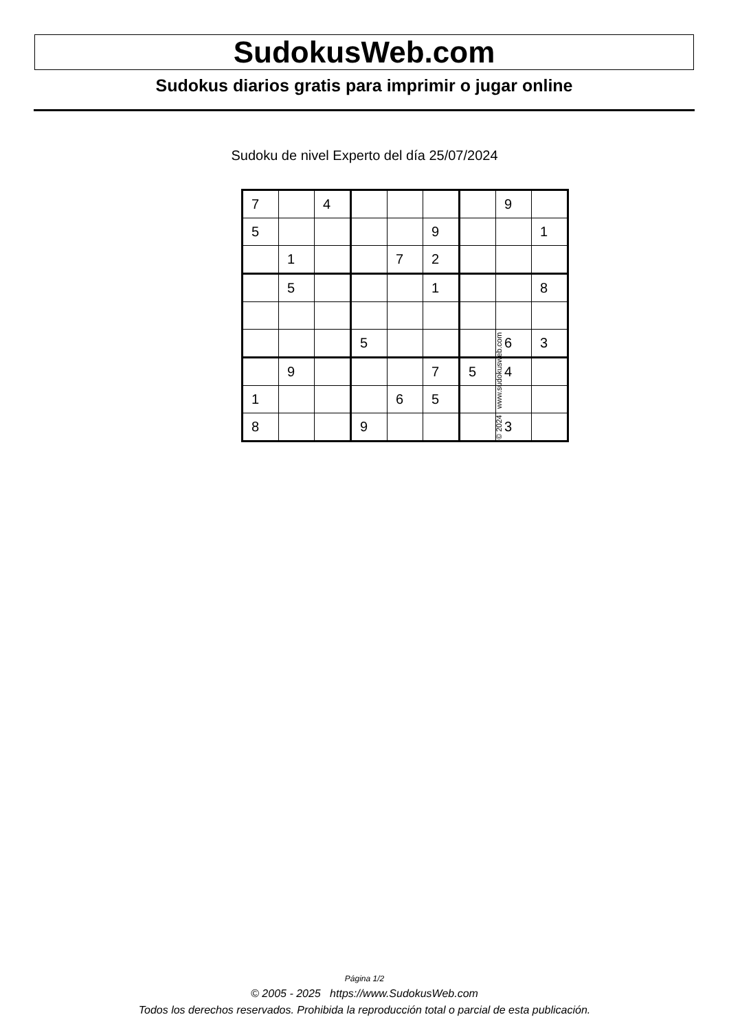SudokusWeb.com
Sudokus diarios gratis para imprimir o jugar online
Sudoku de nivel Experto del día 25/07/2024
| 7 | | 4 | | | | | 9 | |
| 5 | | | | | 9 | | | 1 |
| | 1 | | | 7 | 2 | | | |
| | 5 | | | | 1 | | | 8 |
| | | | 5 | | | | 6 | 3 |
| | 9 | | | | 7 | 5 | 4 | |
| 1 | | | | 6 | 5 | | | |
| 8 | | | 9 | | | | 3 | |
© 2024 www.sudokusweb.com
Página 1/2
© 2005 - 2025 https://www.SudokusWeb.com
Todos los derechos reservados. Prohibida la reproducción total o parcial de esta publicación.